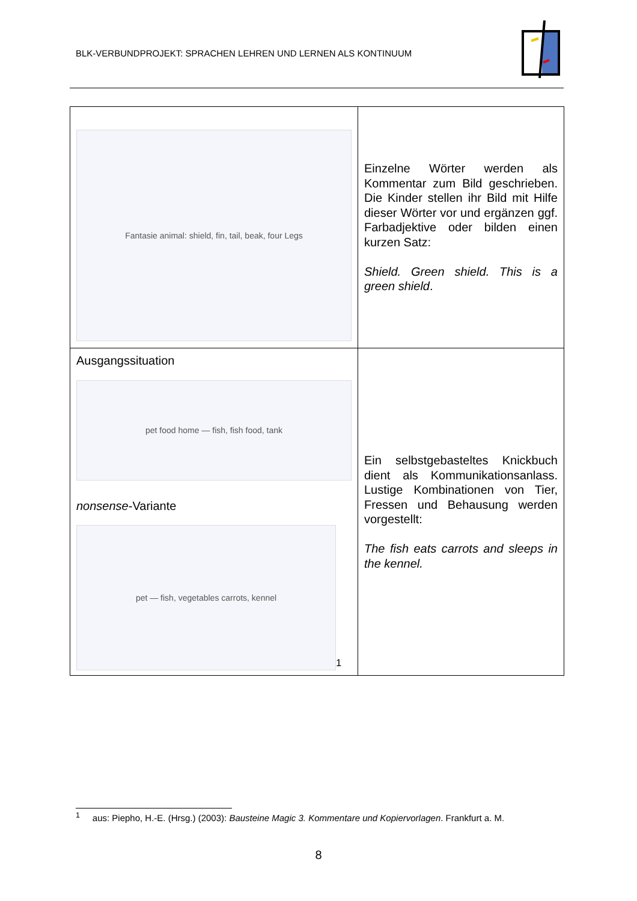BLK-VERBUNDPROJEKT: SPRACHEN LEHREN UND LERNEN ALS KONTINUUM
| Fantasie animal: shield, fin, tail, beak, four Legs | Einzelne Wörter werden als Kommentar zum Bild geschrieben. Die Kinder stellen ihr Bild mit Hilfe dieser Wörter vor und ergänzen ggf. Farbadjektive oder bilden einen kurzen Satz: Shield. Green shield. This is a green shield . |
| Ausgangssituation pet food home — fish, fish food, tank nonsense -Variante pet — fish, vegetables carrots, kennel<sup>1</sup> | Ein selbstgebasteltes Knickbuch dient als Kommunikationsanlass. Lustige Kombinationen von Tier, Fressen und Behausung werden vorgestellt: The fish eats carrots and sleeps in the kennel. |
<sup>1</sup> aus: Piepho, H.-E. (Hrsg.) (2003): Bausteine Magic 3. Kommentare und Kopiervorlagen. Frankfurt a. M.
8